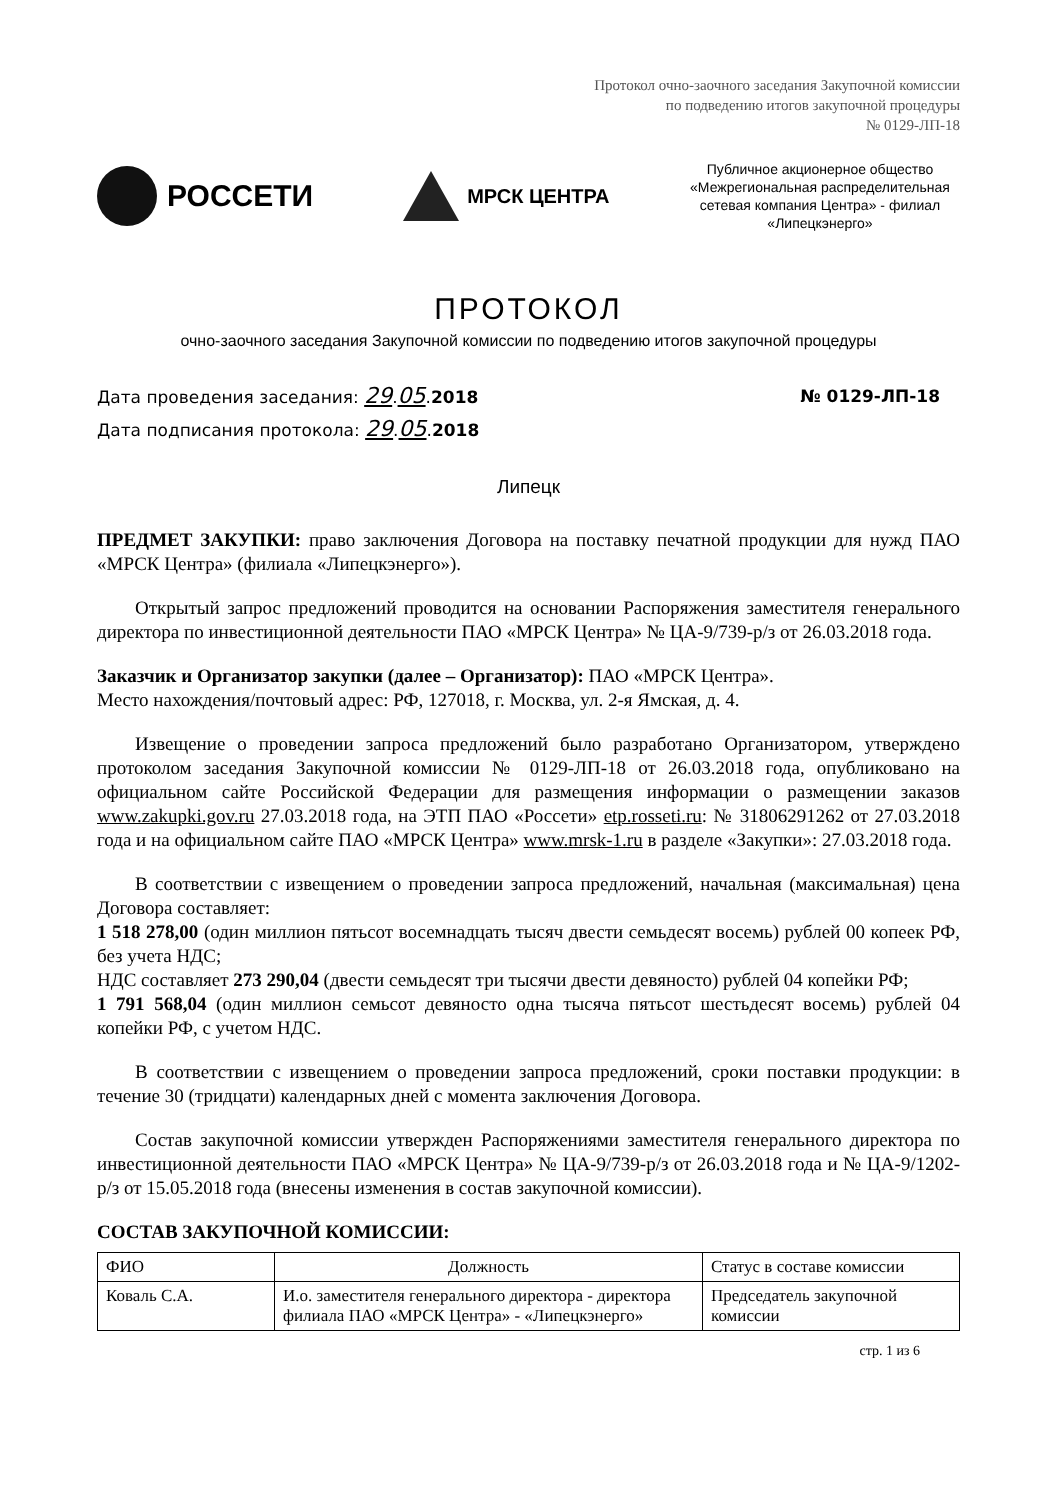Протокол очно-заочного заседания Закупочной комиссии
по подведению итогов закупочной процедуры
№ 0129-ЛП-18
РОССЕТИ
МРСК ЦЕНТРА
Публичное акционерное общество «Межрегиональная распределительная сетевая компания Центра» - филиал «Липецкэнерго»
ПРОТОКОЛ
очно-заочного заседания Закупочной комиссии по подведению итогов закупочной процедуры
Дата проведения заседания: 29.05.2018
Дата подписания протокола: 29.05.2018
№ 0129-ЛП-18
Липецк
ПРЕДМЕТ ЗАКУПКИ: право заключения Договора на поставку печатной продукции для нужд ПАО «МРСК Центра» (филиала «Липецкэнерго»).
Открытый запрос предложений проводится на основании Распоряжения заместителя генерального директора по инвестиционной деятельности ПАО «МРСК Центра» № ЦА-9/739-р/з от 26.03.2018 года.
Заказчик и Организатор закупки (далее – Организатор): ПАО «МРСК Центра».
Место нахождения/почтовый адрес: РФ, 127018, г. Москва, ул. 2-я Ямская, д. 4.
Извещение о проведении запроса предложений было разработано Организатором, утверждено протоколом заседания Закупочной комиссии № 0129-ЛП-18 от 26.03.2018 года, опубликовано на официальном сайте Российской Федерации для размещения информации о размещении заказов www.zakupki.gov.ru 27.03.2018 года, на ЭТП ПАО «Россети» etp.rosseti.ru: № 31806291262 от 27.03.2018 года и на официальном сайте ПАО «МРСК Центра» www.mrsk-1.ru в разделе «Закупки»: 27.03.2018 года.
В соответствии с извещением о проведении запроса предложений, начальная (максимальная) цена Договора составляет:
1 518 278,00 (один миллион пятьсот восемнадцать тысяч двести семьдесят восемь) рублей 00 копеек РФ, без учета НДС;
НДС составляет 273 290,04 (двести семьдесят три тысячи двести девяносто) рублей 04 копейки РФ;
1 791 568,04 (один миллион семьсот девяносто одна тысяча пятьсот шестьдесят восемь) рублей 04 копейки РФ, с учетом НДС.
В соответствии с извещением о проведении запроса предложений, сроки поставки продукции: в течение 30 (тридцати) календарных дней с момента заключения Договора.
Состав закупочной комиссии утвержден Распоряжениями заместителя генерального директора по инвестиционной деятельности ПАО «МРСК Центра» № ЦА-9/739-р/з от 26.03.2018 года и № ЦА-9/1202-р/з от 15.05.2018 года (внесены изменения в состав закупочной комиссии).
СОСТАВ ЗАКУПОЧНОЙ КОМИССИИ:
| ФИО | Должность | Статус в составе комиссии |
| --- | --- | --- |
| Коваль С.А. | И.о. заместителя генерального директора - директора филиала ПАО «МРСК Центра» - «Липецкэнерго» | Председатель закупочной комиссии |
стр. 1 из 6